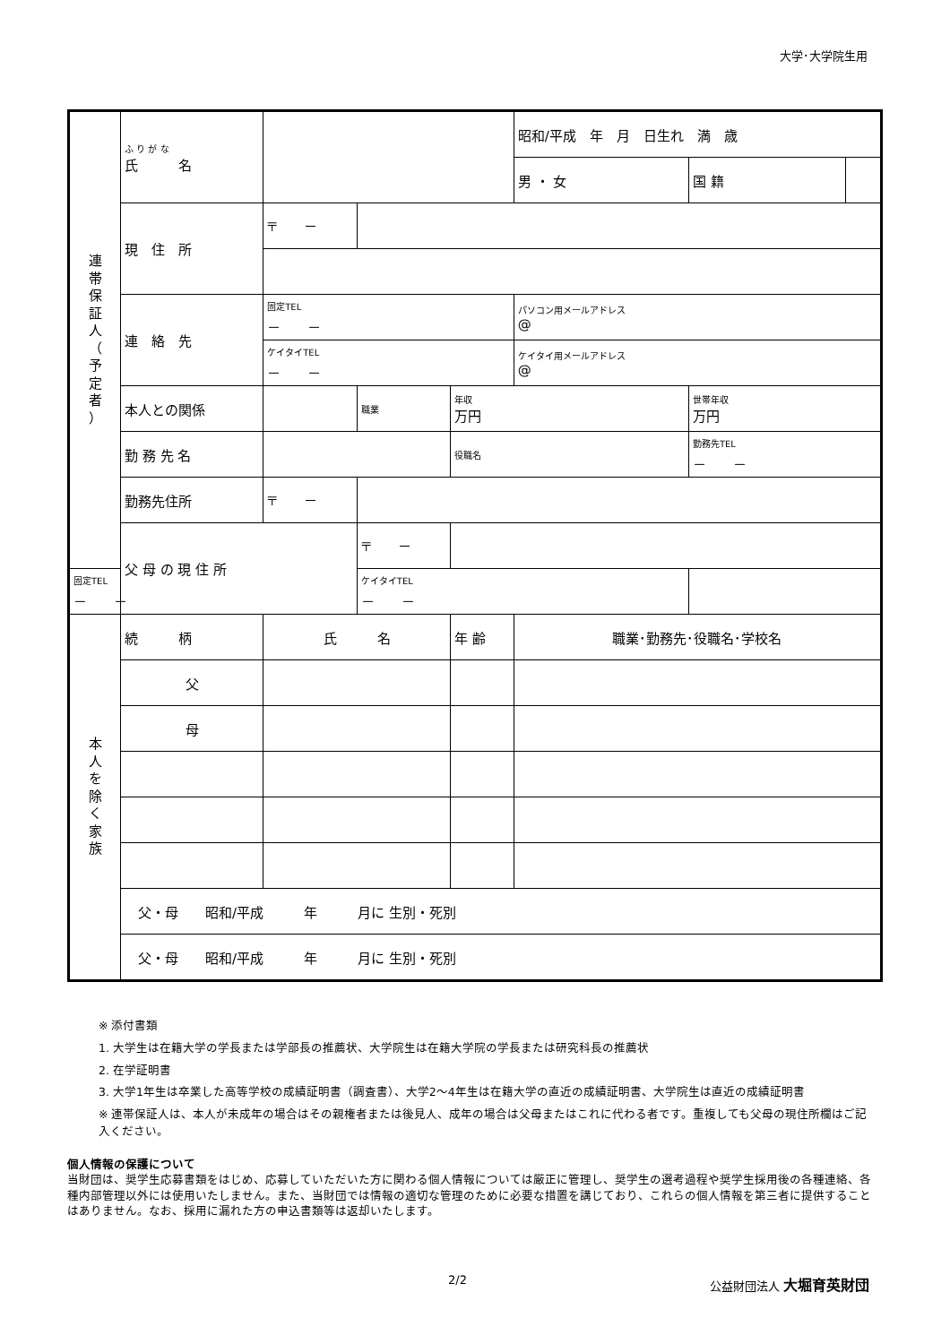大学･大学院生用
| 連 帯 保 証 人 （ 予 定 者 ） | ふ り が な 氏 名 | | | | 昭和/平成 年 月 日生れ 満 歳 | | |
| | | | | | 男 ・ 女 | 国 籍 | |
| | 現 住 所 | 〒 － | | | | | |
| | 連 絡 先 | 固定TEL － － | | | パソコン用メールアドレス @ | | |
| | | ケイタイTEL － － | | | ケイタイ用メールアドレス @ | | |
| | 本人との関係 | | 職業 | 年収 万円 | | 世帯年収 万円 | |
| | 勤 務 先 名 | | | 役職名 | | 勤務先TEL － － | |
| | 勤務先住所 | 〒 － | | | | | |
| | 父 母 の 現 住 所 | | 〒 － | | | | |
| 固定TEL － － | | | ケイタイTEL － － | | | | |
| 本 人 を 除 く 家 族 | 続 柄 | 氏 名 | | 年 齢 | 職業･勤務先･役職名･学校名 | | |
| | 父 | | | | | | |
| | 母 | | | | | | |
| | 父・母 昭和/平成 年 月に 生別・死別 | | | | | | |
| | 父・母 昭和/平成 年 月に 生別・死別 | | | | | | |
※ 添付書類
1. 大学生は在籍大学の学長または学部長の推薦状、大学院生は在籍大学院の学長または研究科長の推薦状
2. 在学証明書
3. 大学1年生は卒業した高等学校の成績証明書（調査書）、大学2～4年生は在籍大学の直近の成績証明書、大学院生は直近の成績証明書
※ 連帯保証人は、本人が未成年の場合はその親権者または後見人、成年の場合は父母またはこれに代わる者です。重複しても父母の現住所欄はご記入ください。
個人情報の保護について
当財団は、奨学生応募書類をはじめ、応募していただいた方に関わる個人情報については厳正に管理し、奨学生の選考過程や奨学生採用後の各種連絡、各種内部管理以外には使用いたしません。また、当財団では情報の適切な管理のために必要な措置を講じており、これらの個人情報を第三者に提供することはありません。なお、採用に漏れた方の申込書類等は返却いたします。
2/2 公益財団法人 大堀育英財団